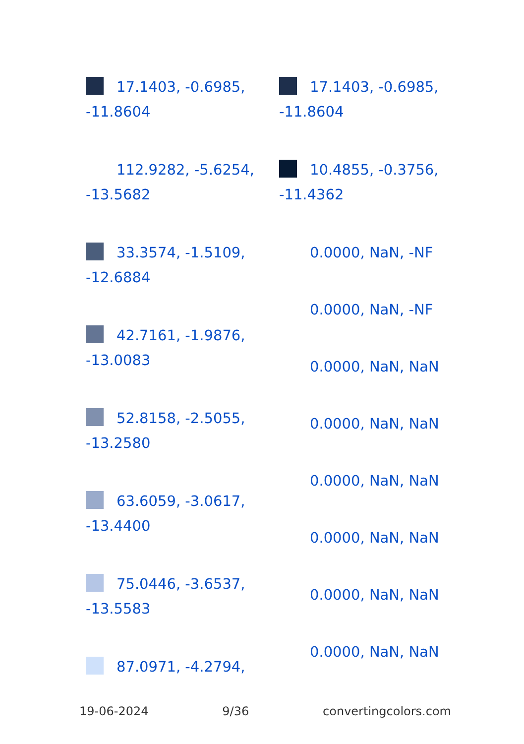17.1403, -0.6985, -11.8604
112.9282, -5.6254, -13.5682
33.3574, -1.5109, -12.6884
42.7161, -1.9876, -13.0083
52.8158, -2.5055, -13.2580
63.6059, -3.0617, -13.4400
75.0446, -3.6537, -13.5583
87.0971, -4.2794,
17.1403, -0.6985, -11.8604
10.4855, -0.3756, -11.4362
0.0000, NaN, -NF
0.0000, NaN, -NF
0.0000, NaN, NaN
0.0000, NaN, NaN
0.0000, NaN, NaN
0.0000, NaN, NaN
0.0000, NaN, NaN
0.0000, NaN, NaN
19-06-2024 9/36 convertingcolors.com